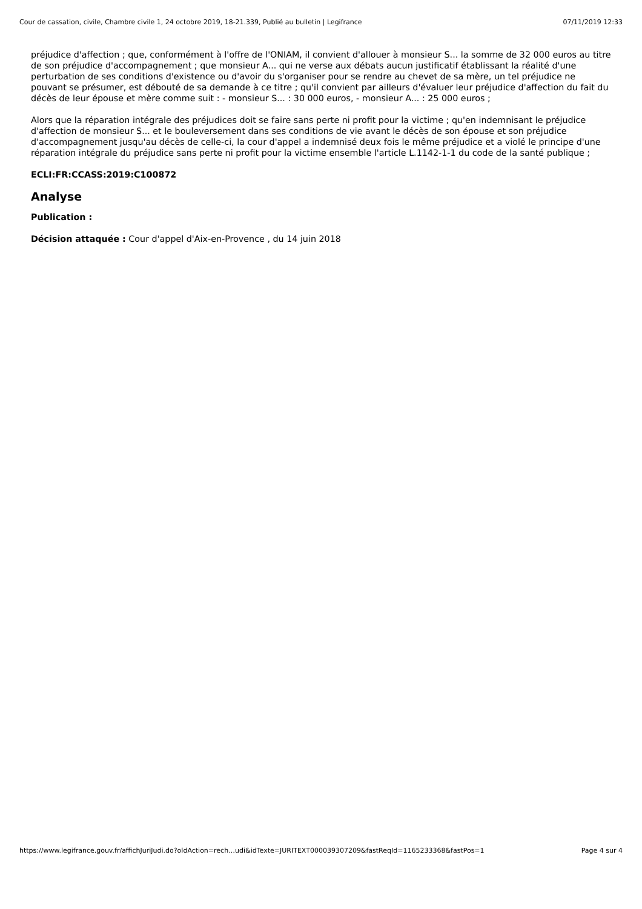Cour de cassation, civile, Chambre civile 1, 24 octobre 2019, 18-21.339, Publié au bulletin | Legifrance 07/11/2019 12:33
préjudice d'affection ; que, conformément à l'offre de l'ONIAM, il convient d'allouer à monsieur S... la somme de 32 000 euros au titre de son préjudice d'accompagnement ; que monsieur A... qui ne verse aux débats aucun justificatif établissant la réalité d'une perturbation de ses conditions d'existence ou d'avoir du s'organiser pour se rendre au chevet de sa mère, un tel préjudice ne pouvant se présumer, est débouté de sa demande à ce titre ; qu'il convient par ailleurs d'évaluer leur préjudice d'affection du fait du décès de leur épouse et mère comme suit : - monsieur S... : 30 000 euros, - monsieur A... : 25 000 euros ;
Alors que la réparation intégrale des préjudices doit se faire sans perte ni profit pour la victime ; qu'en indemnisant le préjudice d'affection de monsieur S... et le bouleversement dans ses conditions de vie avant le décès de son épouse et son préjudice d'accompagnement jusqu'au décès de celle-ci, la cour d'appel a indemnisé deux fois le même préjudice et a violé le principe d'une réparation intégrale du préjudice sans perte ni profit pour la victime ensemble l'article L.1142-1-1 du code de la santé publique ;
ECLI:FR:CCASS:2019:C100872
Analyse
Publication :
Décision attaquée : Cour d'appel d'Aix-en-Provence , du 14 juin 2018
https://www.legifrance.gouv.fr/affichJuriJudi.do?oldAction=rech…udi&idTexte=JURITEXT000039307209&fastReqId=1165233368&fastPos=1 Page 4 sur 4